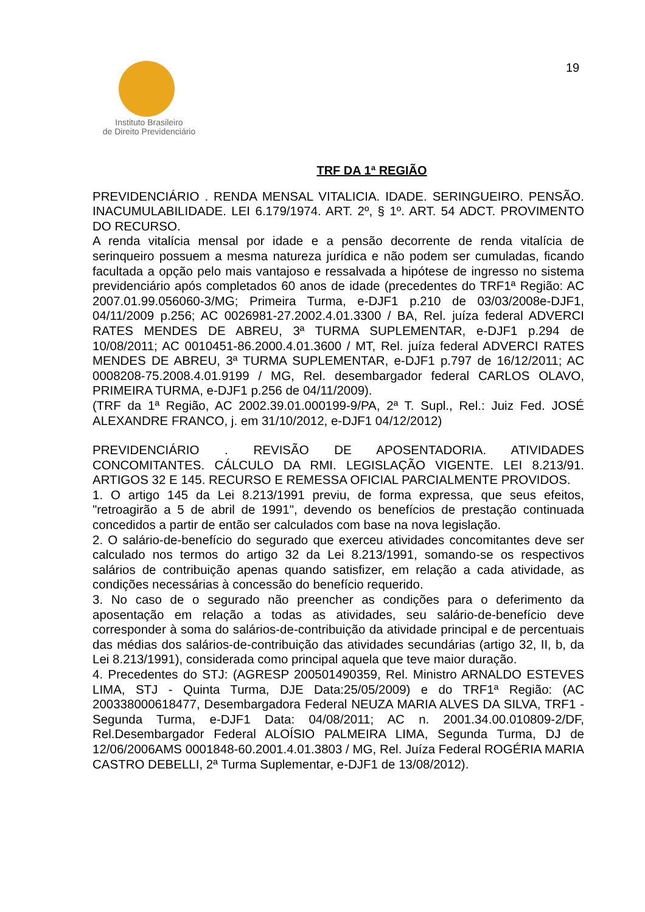Instituto Brasileiro
de Direito Previdenciário
19
TRF DA 1ª REGIÃO
PREVIDENCIÁRIO . RENDA MENSAL VITALICIA. IDADE. SERINGUEIRO. PENSÃO. INACUMULABILIDADE. LEI 6.179/1974. ART. 2º, § 1º. ART. 54 ADCT. PROVIMENTO DO RECURSO.
A renda vitalícia mensal por idade e a pensão decorrente de renda vitalícia de serinqueiro possuem a mesma natureza jurídica e não podem ser cumuladas, ficando facultada a opção pelo mais vantajoso e ressalvada a hipótese de ingresso no sistema previdenciário após completados 60 anos de idade (precedentes do TRF1ª Região: AC 2007.01.99.056060-3/MG; Primeira Turma, e-DJF1 p.210 de 03/03/2008e-DJF1, 04/11/2009 p.256; AC 0026981-27.2002.4.01.3300 / BA, Rel. juíza federal ADVERCI RATES MENDES DE ABREU, 3ª TURMA SUPLEMENTAR, e-DJF1 p.294 de 10/08/2011; AC 0010451-86.2000.4.01.3600 / MT, Rel. juíza federal ADVERCI RATES MENDES DE ABREU, 3ª TURMA SUPLEMENTAR, e-DJF1 p.797 de 16/12/2011; AC 0008208-75.2008.4.01.9199 / MG, Rel. desembargador federal CARLOS OLAVO, PRIMEIRA TURMA, e-DJF1 p.256 de 04/11/2009).
(TRF da 1ª Região, AC 2002.39.01.000199-9/PA, 2ª T. Supl., Rel.: Juiz Fed. JOSÉ ALEXANDRE FRANCO, j. em 31/10/2012, e-DJF1 04/12/2012)
PREVIDENCIÁRIO . REVISÃO DE APOSENTADORIA. ATIVIDADES CONCOMITANTES. CÁLCULO DA RMI. LEGISLAÇÃO VIGENTE. LEI 8.213/91. ARTIGOS 32 E 145. RECURSO E REMESSA OFICIAL PARCIALMENTE PROVIDOS.
1. O artigo 145 da Lei 8.213/1991 previu, de forma expressa, que seus efeitos, "retroagirão a 5 de abril de 1991", devendo os benefícios de prestação continuada concedidos a partir de então ser calculados com base na nova legislação.
2. O salário-de-benefício do segurado que exerceu atividades concomitantes deve ser calculado nos termos do artigo 32 da Lei 8.213/1991, somando-se os respectivos salários de contribuição apenas quando satisfizer, em relação a cada atividade, as condições necessárias à concessão do benefício requerido.
3. No caso de o segurado não preencher as condições para o deferimento da aposentação em relação a todas as atividades, seu salário-de-benefício deve corresponder à soma do salários-de-contribuição da atividade principal e de percentuais das médias dos salários-de-contribuição das atividades secundárias (artigo 32, II, b, da Lei 8.213/1991), considerada como principal aquela que teve maior duração.
4. Precedentes do STJ: (AGRESP 200501490359, Rel. Ministro ARNALDO ESTEVES LIMA, STJ - Quinta Turma, DJE Data:25/05/2009) e do TRF1ª Região: (AC 200338000618477, Desembargadora Federal NEUZA MARIA ALVES DA SILVA, TRF1 - Segunda Turma, e-DJF1 Data: 04/08/2011; AC n. 2001.34.00.010809-2/DF, Rel.Desembargador Federal ALOÍSIO PALMEIRA LIMA, Segunda Turma, DJ de 12/06/2006AMS 0001848-60.2001.4.01.3803 / MG, Rel. Juíza Federal ROGÉRIA MARIA CASTRO DEBELLI, 2ª Turma Suplementar, e-DJF1 de 13/08/2012).